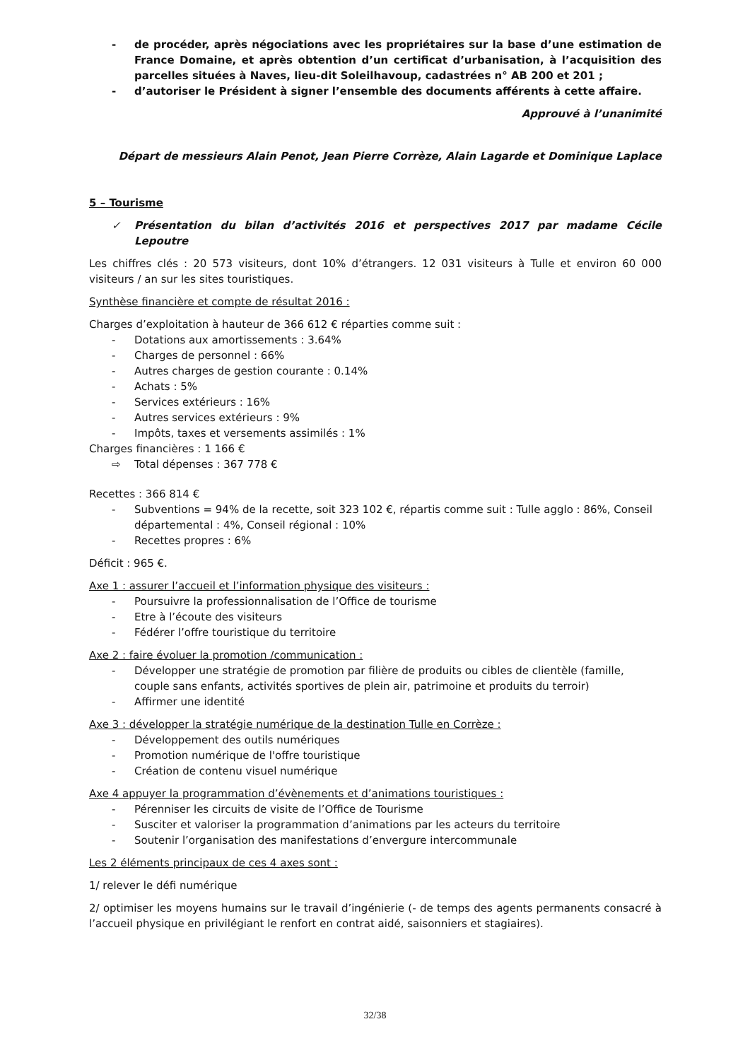- de procéder, après négociations avec les propriétaires sur la base d’une estimation de France Domaine, et après obtention d’un certificat d’urbanisation, à l’acquisition des parcelles situées à Naves, lieu-dit Soleilhavoup, cadastrées n° AB 200 et 201 ;
- d’autoriser le Président à signer l’ensemble des documents afférents à cette affaire.
Approuvé à l’unanimité
Départ de messieurs Alain Penot, Jean Pierre Corrèze, Alain Lagarde et Dominique Laplace
5 – Tourisme
✓ Présentation du bilan d’activités 2016 et perspectives 2017 par madame Cécile Lepoutre
Les chiffres clés : 20 573 visiteurs, dont 10% d’étrangers. 12 031 visiteurs à Tulle et environ 60 000 visiteurs / an sur les sites touristiques.
Synthèse financière et compte de résultat 2016 :
Charges d’exploitation à hauteur de 366 612 € réparties comme suit :
- Dotations aux amortissements : 3.64%
- Charges de personnel : 66%
- Autres charges de gestion courante : 0.14%
- Achats : 5%
- Services extérieurs : 16%
- Autres services extérieurs : 9%
- Impôts, taxes et versements assimilés : 1%
Charges financières : 1 166 €
⇨ Total dépenses : 367 778 €
Recettes : 366 814 €
- Subventions = 94% de la recette, soit 323 102 €, répartis comme suit : Tulle agglo : 86%, Conseil départemental : 4%, Conseil régional : 10%
- Recettes propres : 6%
Déficit : 965 €.
Axe 1 : assurer l’accueil et l’information physique des visiteurs :
- Poursuivre la professionnalisation de l’Office de tourisme
- Etre à l’écoute des visiteurs
- Fédérer l’offre touristique du territoire
Axe 2 : faire évoluer la promotion /communication :
- Développer une stratégie de promotion par filière de produits ou cibles de clientèle (famille, couple sans enfants, activités sportives de plein air, patrimoine et produits du terroir)
- Affirmer une identité
Axe 3 : développer la stratégie numérique de la destination Tulle en Corrèze :
- Développement des outils numériques
- Promotion numérique de l'offre touristique
- Création de contenu visuel numérique
Axe 4 appuyer la programmation d’évènements et d’animations touristiques :
- Pérenniser les circuits de visite de l’Office de Tourisme
- Susciter et valoriser la programmation d’animations par les acteurs du territoire
- Soutenir l’organisation des manifestations d’envergure intercommunale
Les 2 éléments principaux de ces 4 axes sont :
1/ relever le défi numérique
2/ optimiser les moyens humains sur le travail d’ingénierie (- de temps des agents permanents consacré à l’accueil physique en privilégiant le renfort en contrat aidé, saisonniers et stagiaires).
32/38